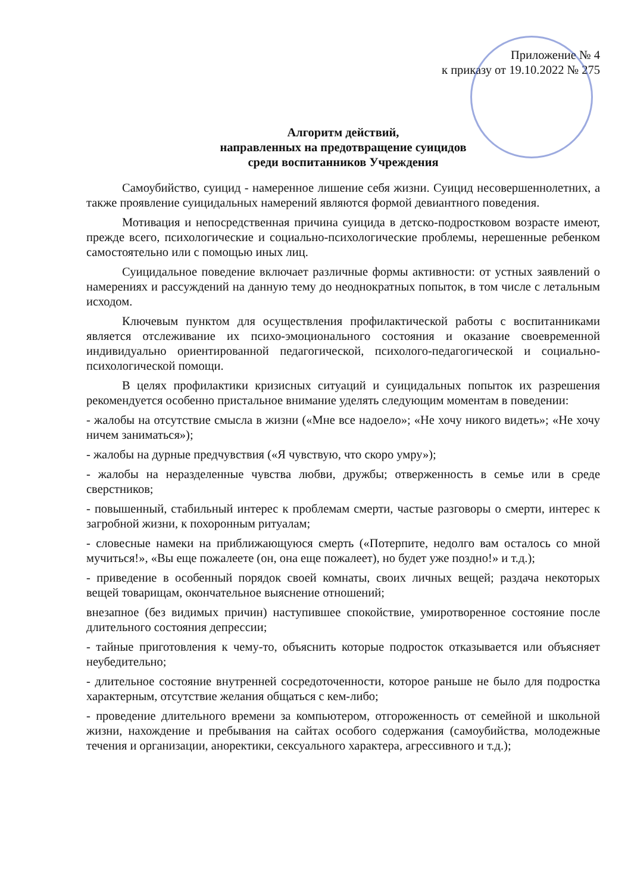Приложение № 4
к приказу от 19.10.2022 № 275
Алгоритм действий,
направленных на предотвращение суицидов
среди воспитанников Учреждения
Самоубийство, суицид - намеренное лишение себя жизни. Суицид несовершеннолетних, а также проявление суицидальных намерений являются формой девиантного поведения.
Мотивация и непосредственная причина суицида в детско-подростковом возрасте имеют, прежде всего, психологические и социально-психологические проблемы, нерешенные ребенком самостоятельно или с помощью иных лиц.
Суицидальное поведение включает различные формы активности: от устных заявлений о намерениях и рассуждений на данную тему до неоднократных попыток, в том числе с летальным исходом.
Ключевым пунктом для осуществления профилактической работы с воспитанниками является отслеживание их психо-эмоционального состояния и оказание своевременной индивидуально ориентированной педагогической, психолого-педагогической и социально-психологической помощи.
В целях профилактики кризисных ситуаций и суицидальных попыток их разрешения рекомендуется особенно пристальное внимание уделять следующим моментам в поведении:
- жалобы на отсутствие смысла в жизни («Мне все надоело»; «Не хочу никого видеть»; «Не хочу ничем заниматься»);
- жалобы на дурные предчувствия («Я чувствую, что скоро умру»);
- жалобы на неразделенные чувства любви, дружбы; отверженность в семье или в среде сверстников;
- повышенный, стабильный интерес к проблемам смерти, частые разговоры о смерти, интерес к загробной жизни, к похоронным ритуалам;
- словесные намеки на приближающуюся смерть («Потерпите, недолго вам осталось со мной мучиться!», «Вы еще пожалеете (он, она еще пожалеет), но будет уже поздно!» и т.д.);
- приведение в особенный порядок своей комнаты, своих личных вещей; раздача некоторых вещей товарищам, окончательное выяснение отношений;
внезапное (без видимых причин) наступившее спокойствие, умиротворенное состояние после длительного состояния депрессии;
- тайные приготовления к чему-то, объяснить которые подросток отказывается или объясняет неубедительно;
- длительное состояние внутренней сосредоточенности, которое раньше не было для подростка характерным, отсутствие желания общаться с кем-либо;
- проведение длительного времени за компьютером, отгороженность от семейной и школьной жизни, нахождение и пребывания на сайтах особого содержания (самоубийства, молодежные течения и организации, аноректики, сексуального характера, агрессивного и т.д.);